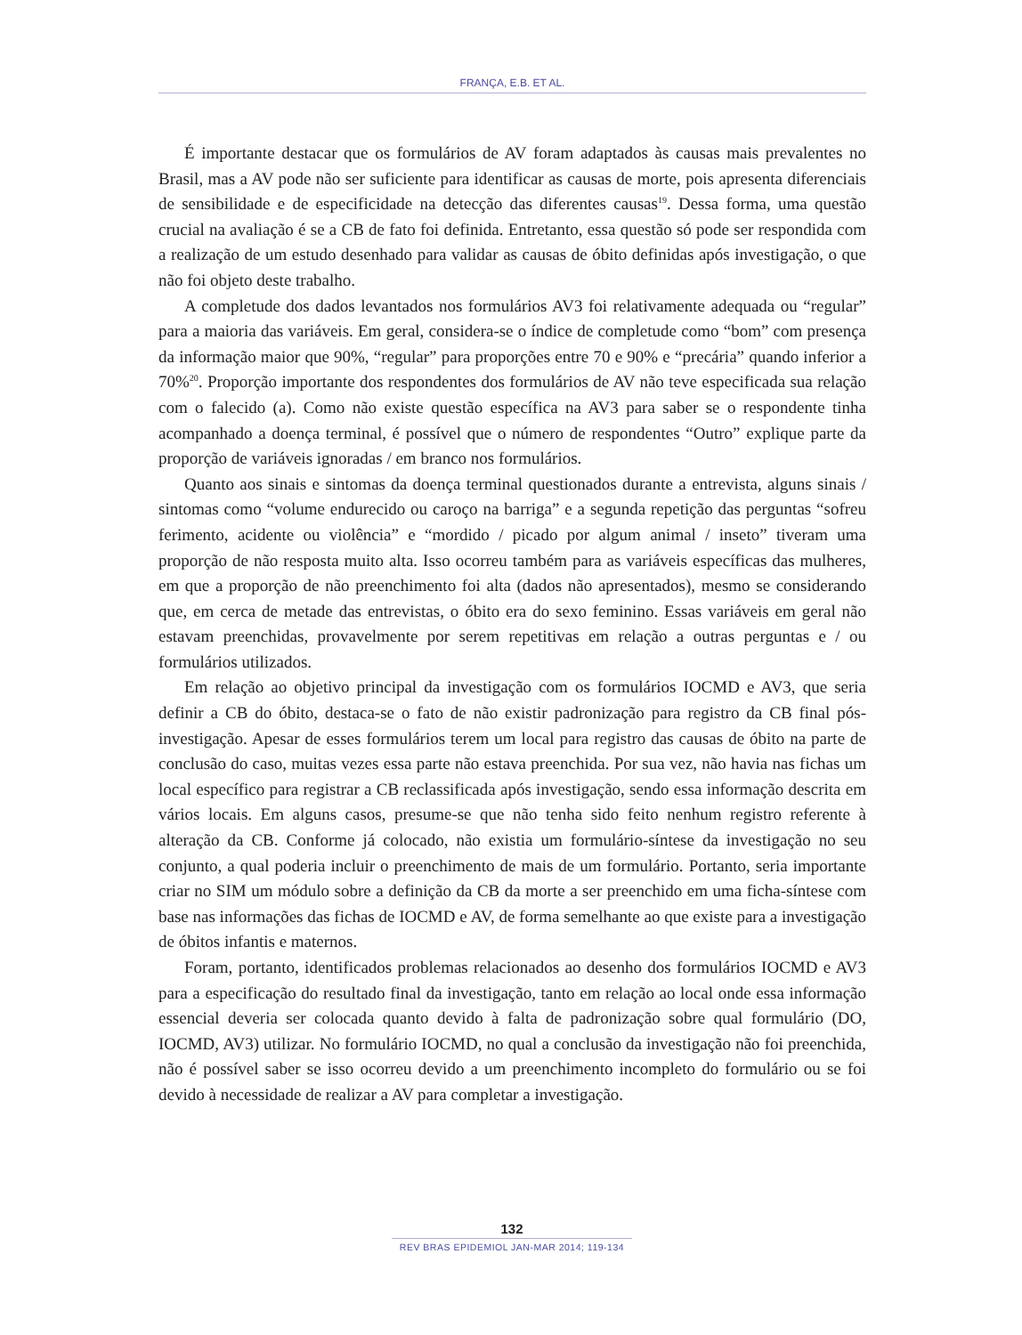FRANÇA, E.B. ET AL.
É importante destacar que os formulários de AV foram adaptados às causas mais prevalentes no Brasil, mas a AV pode não ser suficiente para identificar as causas de morte, pois apresenta diferenciais de sensibilidade e de especificidade na detecção das diferentes causas<sup>19</sup>. Dessa forma, uma questão crucial na avaliação é se a CB de fato foi definida. Entretanto, essa questão só pode ser respondida com a realização de um estudo desenhado para validar as causas de óbito definidas após investigação, o que não foi objeto deste trabalho.
A completude dos dados levantados nos formulários AV3 foi relativamente adequada ou “regular” para a maioria das variáveis. Em geral, considera-se o índice de completude como “bom” com presença da informação maior que 90%, “regular” para proporções entre 70 e 90% e “precária” quando inferior a 70%<sup>20</sup>. Proporção importante dos respondentes dos formulários de AV não teve especificada sua relação com o falecido (a). Como não existe questão específica na AV3 para saber se o respondente tinha acompanhado a doença terminal, é possível que o número de respondentes “Outro” explique parte da proporção de variáveis ignoradas / em branco nos formulários.
Quanto aos sinais e sintomas da doença terminal questionados durante a entrevista, alguns sinais / sintomas como “volume endurecido ou caroço na barriga” e a segunda repetição das perguntas “sofreu ferimento, acidente ou violência” e “mordido / picado por algum animal / inseto” tiveram uma proporção de não resposta muito alta. Isso ocorreu também para as variáveis específicas das mulheres, em que a proporção de não preenchimento foi alta (dados não apresentados), mesmo se considerando que, em cerca de metade das entrevistas, o óbito era do sexo feminino. Essas variáveis em geral não estavam preenchidas, provavelmente por serem repetitivas em relação a outras perguntas e / ou formulários utilizados.
Em relação ao objetivo principal da investigação com os formulários IOCMD e AV3, que seria definir a CB do óbito, destaca-se o fato de não existir padronização para registro da CB final pós-investigação. Apesar de esses formulários terem um local para registro das causas de óbito na parte de conclusão do caso, muitas vezes essa parte não estava preenchida. Por sua vez, não havia nas fichas um local específico para registrar a CB reclassificada após investigação, sendo essa informação descrita em vários locais. Em alguns casos, presume-se que não tenha sido feito nenhum registro referente à alteração da CB. Conforme já colocado, não existia um formulário-síntese da investigação no seu conjunto, a qual poderia incluir o preenchimento de mais de um formulário. Portanto, seria importante criar no SIM um módulo sobre a definição da CB da morte a ser preenchido em uma ficha-síntese com base nas informações das fichas de IOCMD e AV, de forma semelhante ao que existe para a investigação de óbitos infantis e maternos.
Foram, portanto, identificados problemas relacionados ao desenho dos formulários IOCMD e AV3 para a especificação do resultado final da investigação, tanto em relação ao local onde essa informação essencial deveria ser colocada quanto devido à falta de padronização sobre qual formulário (DO, IOCMD, AV3) utilizar. No formulário IOCMD, no qual a conclusão da investigação não foi preenchida, não é possível saber se isso ocorreu devido a um preenchimento incompleto do formulário ou se foi devido à necessidade de realizar a AV para completar a investigação.
132
REV BRAS EPIDEMIOL JAN-MAR 2014; 119-134